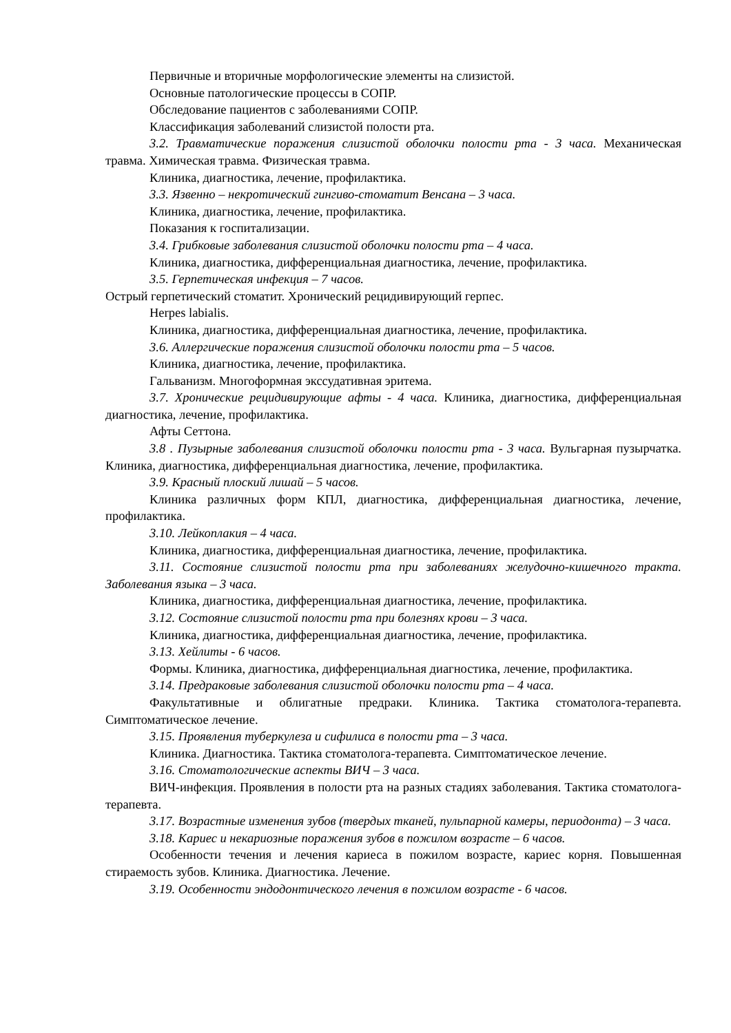Первичные и вторичные морфологические элементы на слизистой.
Основные патологические процессы в СОПР.
Обследование пациентов с заболеваниями СОПР.
Классификация заболеваний слизистой полости рта.
3.2. Травматические поражения слизистой оболочки полости рта - 3 часа. Механическая травма. Химическая травма. Физическая травма.
Клиника, диагностика, лечение, профилактика.
3.3. Язвенно – некротический гингиво-стоматит Венсана – 3 часа.
Клиника, диагностика, лечение, профилактика.
Показания к госпитализации.
3.4. Грибковые заболевания слизистой оболочки полости рта – 4 часа.
Клиника, диагностика, дифференциальная диагностика, лечение, профилактика.
3.5. Герпетическая инфекция – 7 часов.
Острый герпетический стоматит. Хронический рецидивирующий герпес.
Herpes labialis.
Клиника, диагностика, дифференциальная диагностика, лечение, профилактика.
3.6. Аллергические поражения слизистой оболочки полости рта – 5 часов.
Клиника, диагностика, лечение, профилактика.
Гальванизм. Многоформная экссудативная эритема.
3.7. Хронические рецидивирующие афты - 4 часа. Клиника, диагностика, дифференциальная диагностика, лечение, профилактика.
Афты Сеттона.
3.8 . Пузырные заболевания слизистой оболочки полости рта - 3 часа. Вульгарная пузырчатка. Клиника, диагностика, дифференциальная диагностика, лечение, профилактика.
3.9. Красный плоский лишай – 5 часов.
Клиника различных форм КПЛ, диагностика, дифференциальная диагностика, лечение, профилактика.
3.10. Лейкоплакия – 4 часа.
Клиника, диагностика, дифференциальная диагностика, лечение, профилактика.
3.11. Состояние слизистой полости рта при заболеваниях желудочно-кишечного тракта. Заболевания языка – 3 часа.
Клиника, диагностика, дифференциальная диагностика, лечение, профилактика.
3.12. Состояние слизистой полости рта при болезнях крови – 3 часа.
Клиника, диагностика, дифференциальная диагностика, лечение, профилактика.
3.13. Хейлиты - 6 часов.
Формы. Клиника, диагностика, дифференциальная диагностика, лечение, профилактика.
3.14. Предраковые заболевания слизистой оболочки полости рта – 4 часа.
Факультативные и облигатные предраки. Клиника. Тактика стоматолога-терапевта. Симптоматическое лечение.
3.15. Проявления туберкулеза и сифилиса в полости рта – 3 часа.
Клиника. Диагностика. Тактика стоматолога-терапевта. Симптоматическое лечение.
3.16. Стоматологические аспекты ВИЧ – 3 часа.
ВИЧ-инфекция. Проявления в полости рта на разных стадиях заболевания. Тактика стоматолога-терапевта.
3.17. Возрастные изменения зубов (твердых тканей, пульпарной камеры, периодонта) – 3 часа.
3.18. Кариес и некариозные поражения зубов в пожилом возрасте – 6 часов.
Особенности течения и лечения кариеса в пожилом возрасте, кариес корня. Повышенная стираемость зубов. Клиника. Диагностика. Лечение.
3.19. Особенности эндодонтического лечения в пожилом возрасте - 6 часов.